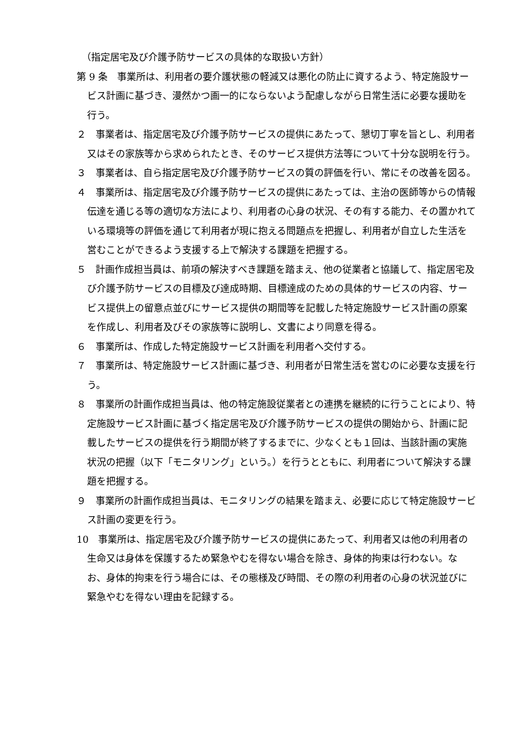（指定居宅及び介護予防サービスの具体的な取扱い方針）
第 9 条　事業所は、利用者の要介護状態の軽減又は悪化の防止に資するよう、特定施設サービス計画に基づき、漫然かつ画一的にならないよう配慮しながら日常生活に必要な援助を行う。
２　事業者は、指定居宅及び介護予防サービスの提供にあたって、懇切丁寧を旨とし、利用者又はその家族等から求められたとき、そのサービス提供方法等について十分な説明を行う。
３　事業者は、自ら指定居宅及び介護予防サービスの質の評価を行い、常にその改善を図る。
４　事業所は、指定居宅及び介護予防サービスの提供にあたっては、主治の医師等からの情報伝達を通じる等の適切な方法により、利用者の心身の状況、その有する能力、その置かれている環境等の評価を通じて利用者が現に抱える問題点を把握し、利用者が自立した生活を営むことができるよう支援する上で解決する課題を把握する。
５　計画作成担当員は、前項の解決すべき課題を踏まえ、他の従業者と協議して、指定居宅及び介護予防サービスの目標及び達成時期、目標達成のための具体的サービスの内容、サービス提供上の留意点並びにサービス提供の期間等を記載した特定施設サービス計画の原案を作成し、利用者及びその家族等に説明し、文書により同意を得る。
６　事業所は、作成した特定施設サービス計画を利用者へ交付する。
７　事業所は、特定施設サービス計画に基づき、利用者が日常生活を営むのに必要な支援を行う。
８　事業所の計画作成担当員は、他の特定施設従業者との連携を継続的に行うことにより、特定施設サービス計画に基づく指定居宅及び介護予防サービスの提供の開始から、計画に記載したサービスの提供を行う期間が終了するまでに、少なくとも１回は、当該計画の実施状況の把握（以下「モニタリング」という。）を行うとともに、利用者について解決する課題を把握する。
９　事業所の計画作成担当員は、モニタリングの結果を踏まえ、必要に応じて特定施設サービス計画の変更を行う。
10　事業所は、指定居宅及び介護予防サービスの提供にあたって、利用者又は他の利用者の生命又は身体を保護するため緊急やむを得ない場合を除き、身体的拘束は行わない。なお、身体的拘束を行う場合には、その態様及び時間、その際の利用者の心身の状況並びに緊急やむを得ない理由を記録する。